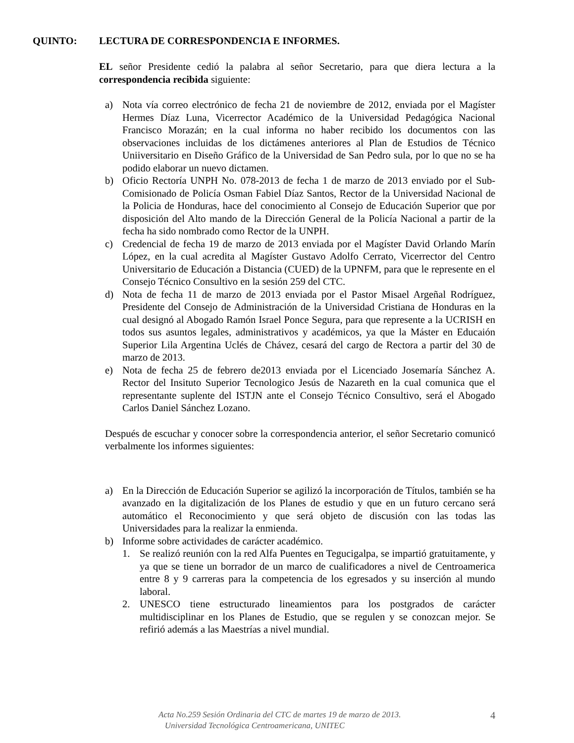QUINTO: LECTURA DE CORRESPONDENCIA E INFORMES.
EL señor Presidente cedió la palabra al señor Secretario, para que diera lectura a la correspondencia recibida siguiente:
a) Nota vía correo electrónico de fecha 21 de noviembre de 2012, enviada por el Magíster Hermes Díaz Luna, Vicerrector Académico de la Universidad Pedagógica Nacional Francisco Morazán; en la cual informa no haber recibido los documentos con las observaciones incluidas de los dictámenes anteriores al Plan de Estudios de Técnico Uniiversitario en Diseño Gráfico de la Universidad de San Pedro sula, por lo que no se ha podido elaborar un nuevo dictamen.
b) Oficio Rectoría UNPH No. 078-2013 de fecha 1 de marzo de 2013 enviado por el Sub-Comisionado de Policía Osman Fabiel Díaz Santos, Rector de la Universidad Nacional de la Policia de Honduras, hace del conocimiento al Consejo de Educación Superior que por disposición del Alto mando de la Dirección General de la Policía Nacional a partir de la fecha ha sido nombrado como Rector de la UNPH.
c) Credencial de fecha 19 de marzo de 2013 enviada por el Magíster David Orlando Marín López, en la cual acredita al Magíster Gustavo Adolfo Cerrato, Vicerrector del Centro Universitario de Educación a Distancia (CUED) de la UPNFM, para que le represente en el Consejo Técnico Consultivo en la sesión 259 del CTC.
d) Nota de fecha 11 de marzo de 2013 enviada por el Pastor Misael Argeñal Rodríguez, Presidente del Consejo de Administración de la Universidad Cristiana de Honduras en la cual designó al Abogado Ramón Israel Ponce Segura, para que represente a la UCRISH en todos sus asuntos legales, administrativos y académicos, ya que la Máster en Educaión Superior Lila Argentina Uclés de Chávez, cesará del cargo de Rectora a partir del 30 de marzo de 2013.
e) Nota de fecha 25 de febrero de2013 enviada por el Licenciado Josemaría Sánchez A. Rector del Insituto Superior Tecnologico Jesús de Nazareth en la cual comunica que el representante suplente del ISTJN ante el Consejo Técnico Consultivo, será el Abogado Carlos Daniel Sánchez Lozano.
Después de escuchar y conocer sobre la correspondencia anterior, el señor Secretario comunicó verbalmente los informes siguientes:
a) En la Dirección de Educación Superior se agilizó la incorporación de Títulos, también se ha avanzado en la digitalización de los Planes de estudio y que en un futuro cercano será automático el Reconocimiento y que será objeto de discusión con las todas las Universidades para la realizar la enmienda.
b) Informe sobre actividades de carácter académico.
1. Se realizó reunión con la red Alfa Puentes en Tegucigalpa, se impartió gratuitamente, y ya que se tiene un borrador de un marco de cualificadores a nivel de Centroamerica entre 8 y 9 carreras para la competencia de los egresados y su inserción al mundo laboral.
2. UNESCO tiene estructurado lineamientos para los postgrados de carácter multidisciplinar en los Planes de Estudio, que se regulen y se conozcan mejor. Se refirió además a las Maestrías a nivel mundial.
Acta No.259 Sesión Ordinaria del CTC de martes 19 de marzo de 2013.
Universidad Tecnológica Centroamericana, UNITEC
4